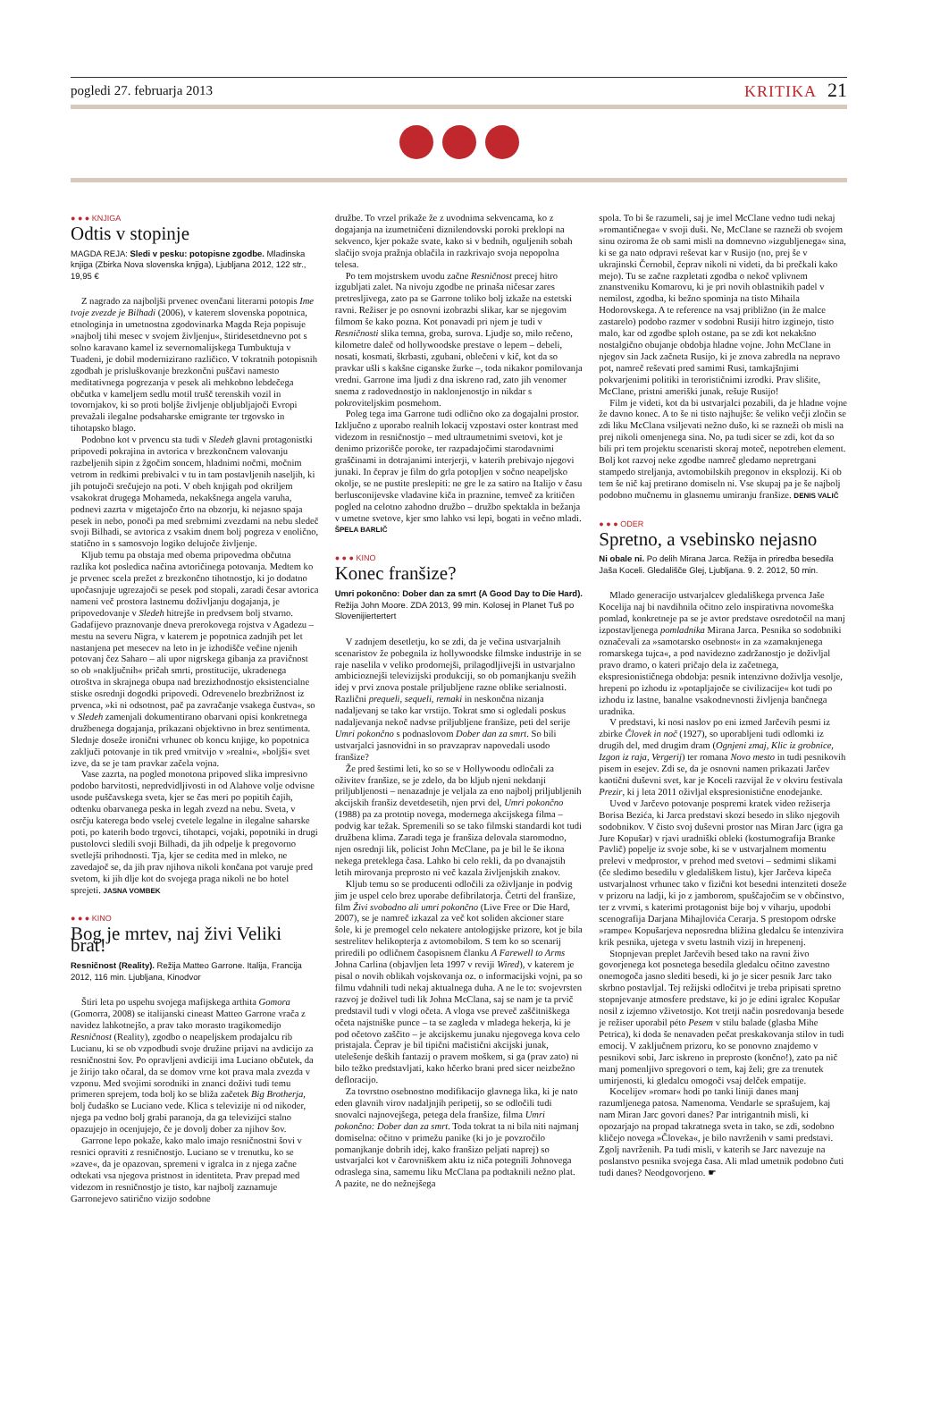pogledi 27. februarja 2013 KRITIKA 21
● ● ● KNJIGA
Odtis v stopinje
MAGDA REJA: Sledi v pesku: potopisne zgodbe. Mladinska knjiga (Zbirka Nova slovenska knjiga), Ljubljana 2012, 122 str., 19,95 €
Z nagrado za najboljši prvenec ovenčani literarni potopis Ime tvoje zvezde je Bilhadi (2006), v katerem slovenska popotnica, etnologinja in umetnostna zgodovinarka Magda Reja popisuje »najbolj tihi mesec v svojem življenju«, štiridesetdnevno pot s solno karavano kamel iz severnomalijskega Tumbuktuja v Tuadeni, je dobil modernizirano različico. V tokratnih potopisnih zgodbah je prisluškovanje brezkončni puščavi namesto meditativnega pogrezanja v pesek ali mehkobno lebdečega občutka v kameljem sedlu motil trušč terenskih vozil in tovornjakov, ki so proti boljše življenje obljubljajoči Evropi prevažali ilegalne podsaharske emigrante ter trgovsko in tihotapsko blago.
Podobno kot v prvencu sta tudi v Sledeh glavni protagonistki pripovedi pokrajina in avtorica v brezkončnem valovanju razbeljenih sipin z žgočim soncem, hladnimi nočmi, močnim vetrom in redkimi prebivalci v tu in tam postavljenih naseljih, ki jih potujoči srečujejo na poti. V obeh knjigah pod okriljem vsakokrat drugega Mohameda, nekakšnega angela varuha, podnevi zazrta v migetajočo črto na obzorju, ki nejasno spaja pesek in nebo, ponoči pa med srebrnimi zvezdami na nebu sledeč svoji Bilhadi, se avtorica z vsakim dnem bolj pogreza v enolično, statično in s samosvojo logiko delujoče življenje.
Kljub temu pa obstaja med obema pripovedma občutna razlika kot posledica načina avtoričinega potovanja. Medtem ko je prvenec scela prežet z brezkončno tihotnostjo, ki jo dodatno upočasnjuje ugrezajoči se pesek pod stopali, zaradi česar avtorica nameni več prostora lastnemu doživljanju dogajanja, je pripovedovanje v Sledeh hitrejše in predvsem bolj stvarno. Gadafijevo praznovanje dneva prerokovega rojstva v Agadezu – mestu na severu Nigra, v katerem je popotnica zadnjih pet let nastanjena pet mesecev na leto in je izhodišče večine njenih potovanj čez Saharo – ali upor nigrskega gibanja za pravičnost so ob »naključnih« pričah smrti, prostitucije, ukradenega otroštva in skrajnega obupa nad brezizhodnostjo eksistencialne stiske osrednji dogodki pripovedi. Odrevenelo brezbrižnost iz prvenca, »ki ni odsotnost, pač pa zavračanje vsakega čustva«, so v Sledeh zamenjali dokumentirano obarvani opisi konkretnega družbenega dogajanja, prikazani objektivno in brez sentimenta. Slednje doseže ironični vrhunec ob koncu knjige, ko popotnica zaključi potovanje in tik pred vrnitvijo v »realni«, »boljši« svet izve, da se je tam pravkar začela vojna.
Vase zazrta, na pogled monotona pripoved slika impresivno podobo barvitosti, nepredvidljivosti in od Alahove volje odvisne usode puščavskega sveta, kjer se čas meri po popitih čajih, odtenku obarvanega peska in legah zvezd na nebu. Sveta, v osrčju katerega bodo vselej cvetele legalne in ilegalne saharske poti, po katerih bodo trgovci, tihotapci, vojaki, popotniki in drugi pustolovci sledili svoji Bilhadi, da jih odpelje k pregovorno svetlejši prihodnosti. Tja, kjer se cedita med in mleko, ne zavedajoč se, da jih prav njihova nikoli končana pot varuje pred svetom, ki jih dlje kot do svojega praga nikoli ne bo hotel sprejeti. JASNA VOMBEK
● ● ● KINO
Bog je mrtev, naj živi Veliki brat!
Resničnost (Reality). Režija Matteo Garrone. Italija, Francija 2012, 116 min. Ljubljana, Kinodvor
Štiri leta po uspehu svojega mafijskega arthita Gomora (Gomorra, 2008) se italijanski cineast Matteo Garrone vrača z navidez lahkotnejšo, a prav tako morasto tragikomedijo Resničnost (Reality), zgodbo o neapeljskem prodajalcu rib Lucianu, ki se ob vzpodbudi svoje družine prijavi na avdicijo za resničnostni šov. Po opravljeni avdiciji ima Luciano občutek, da je žirijo tako očaral, da se domov vrne kot prava mala zvezda v vzponu. Med svojimi sorodniki in znanci doživi tudi temu primeren sprejem, toda bolj ko se bliža začetek Big Brotherja, bolj čudaško se Luciano vede. Klica s televizije ni od nikoder, njega pa vedno bolj grabi paranoja, da ga televizijci stalno opazujejo in ocenjujejo, če je dovolj dober za njihov šov.
Garrone lepo pokaže, kako malo imajo resničnostni šovi v resnici opraviti z resničnostjo. Luciano se v trenutku, ko se »zave«, da je opazovan, spremeni v igralca in z njega začne odtekati vsa njegova pristnost in identiteta. Prav prepad med videzom in resničnostjo je tisto, kar najbolj zaznamuje Garronejevo satirično vizijo sodobne
družbe. To vrzel prikaže že z uvodnima sekvencama, ko z dogajanja na izumetničeni diznilendovski poroki preklopi na sekvenco, kjer pokaže svate, kako si v bednih, oguljenih sobah slačijo svoja pražnja oblačila in razkrivajo svoja nepopolna telesa.
Po tem mojstrskem uvodu začne Resničnost precej hitro izgubljati zalet. Na nivoju zgodbe ne prinaša ničesar zares pretresljivega, zato pa se Garrone toliko bolj izkaže na estetski ravni. Režiser je po osnovni izobrazbi slikar, kar se njegovim filmom še kako pozna. Kot ponavadi pri njem je tudi v Resničnosti slika temna, groba, surova. Ljudje so, milo rečeno, kilometre daleč od hollywoodske prestave o lepem – debeli, nosati, kosmati, škrbasti, zgubani, oblečeni v kič, kot da so pravkar ušli s kakšne ciganske žurke –, toda nikakor pomilovanja vredni. Garrone ima ljudi z dna iskreno rad, zato jih venomer snema z radovednostjo in naklonjenostjo in nikdar s pokroviteljskim posmehom.
Poleg tega ima Garrone tudi odlično oko za dogajalni prostor. Izključno z uporabo realnih lokacij vzpostavi oster kontrast med videzom in resničnostjo – med ultraumetnimi svetovi, kot je denimo prizorišče poroke, ter razpadajočimi starodavnimi graščinami in dotrajanimi interjerji, v katerih prebivajo njegovi junaki. In čeprav je film do grla potopljen v sočno neapeljsko okolje, se ne pustite preslepiti: ne gre le za satiro na Italijo v času berlusconijevske vladavine kiča in praznine, temveč za kritičen pogled na celotno zahodno družbo – družbo spektakla in bežanja v umetne svetove, kjer smo lahko vsi lepi, bogati in večno mladi. ŠPELA BARLIČ
● ● ● KINO
Konec franšize?
Umri pokončno: Dober dan za smrt (A Good Day to Die Hard). Režija John Moore. ZDA 2013, 99 min. Kolosej in Planet Tuš po Slovenijiertertert
V zadnjem desetletju, ko se zdi, da je večina ustvarjalnih scenaristov že pobegnila iz hollywoodske filmske industrije in se raje naselila v veliko prodornejši, prilagodljivejši in ustvarjalno ambicioznejši televizijski produkciji, so ob pomanjkanju svežih idej v prvi znova postale priljubljene razne oblike serialnosti. Različni prequeli, sequeli, remaki in neskončna nizanja nadaljevanj se tako kar vrstijo. Tokrat smo si ogledali poskus nadaljevanja nekoč nadvse priljubljene franšize, peti del serije Umri pokončno s podnaslovom Dober dan za smrt. So bili ustvarjalci jasnovidni in so pravzaprav napovedali usodo franšize?
Že pred šestimi leti, ko so se v Hollywoodu odločali za oživitev franšize, se je zdelo, da bo kljub njeni nekdanji priljubljenosti – nenazadnje je veljala za eno najbolj priljubljenih akcijskih franšiz devetdesetih, njen prvi del, Umri pokončno (1988) pa za prototip novega, modernega akcijskega filma – podvig kar težak. Spremenili so se tako filmski standardi kot tudi družbena klima. Zaradi tega je franšiza delovala staromodno, njen osrednji lik, policist John McClane, pa je bil le še ikona nekega preteklega časa. Lahko bi celo rekli, da po dvanajstih letih mirovanja preprosto ni več kazala življenjskih znakov.
Kljub temu so se producenti odločili za oživljanje in podvig jim je uspel celo brez uporabe defibrilatorja. Četrti del franšize, film Živi svobodno ali umri pokončno (Live Free or Die Hard, 2007), se je namreč izkazal za več kot soliden akcioner stare šole, ki je premogel celo nekatere antologijske prizore, kot je bila sestrelitev helikopterja z avtomobilom. S tem ko so scenarij priredili po odličnem časopisnem članku A Farewell to Arms Johna Carlina (objavljen leta 1997 v reviji Wired), v katerem je pisal o novih oblikah vojskovanja oz. o informacijski vojni, pa so filmu vdahnili tudi nekaj aktualnega duha. A ne le to: svojevrsten razvoj je doživel tudi lik Johna McClana, saj se nam je ta prvič predstavil tudi v vlogi očeta. A vloga vse preveč zaščitniškega očeta najstniške punce – ta se zagleda v mladega hekerja, ki je pod očetovo zaščito – je akcijskemu junaku njegovega kova celo pristajala. Čeprav je bil tipični mačistični akcijski junak, utelešenje deških fantazij o pravem moškem, si ga (prav zato) ni bilo težko predstavljati, kako hčerko brani pred sicer neizbežno defloracijo.
Za tovrstno osebnostno modifikacijo glavnega lika, ki je nato eden glavnih virov nadaljnjih peripetij, so se odločili tudi snovalci najnovejšega, petega dela franšize, filma Umri pokončno: Dober dan za smrt. Toda tokrat ta ni bila niti najmanj domiselna: očitno v primežu panike (ki jo je povzročilo pomanjkanje dobrih idej, kako franšizo peljati naprej) so ustvarjalci kot v čarovniškem aktu iz niča potegnili Johnovega odraslega sina, samemu liku McClana pa podtaknili nežno plat. A pazite, ne do nežnejšega
spola. To bi še razumeli, saj je imel McClane vedno tudi nekaj »romantičnega« v svoji duši. Ne, McClane se razneži ob svojem sinu oziroma že ob sami misli na domnevno »izgubljenega« sina, ki se ga nato odpravi reševat kar v Rusijo (no, prej še v ukrajinski Černobil, čeprav nikoli ni videti, da bi prečkali kako mejo). Tu se začne razpletati zgodba o nekoč vplivnem znanstveniku Komarovu, ki je pri novih oblastnikih padel v nemilost, zgodba, ki bežno spominja na tisto Mihaila Hodorovskega. A te reference na vsaj približno (in že malce zastarelo) podobo razmer v sodobni Rusiji hitro izginejo, tisto malo, kar od zgodbe sploh ostane, pa se zdi kot nekakšno nostalgično obujanje obdobja hladne vojne. John McClane in njegov sin Jack začneta Rusijo, ki je znova zabredla na nepravo pot, namreč reševati pred samimi Rusi, tamkajšnjimi pokvarjenimi politiki in terorističnimi izrodki. Prav slišite, McClane, pristni ameriški junak, rešuje Rusijo!
Film je videti, kot da bi ustvarjalci pozabili, da je hladne vojne že davno konec. A to še ni tisto najhujše: še veliko večji zločin se zdi liku McClana vsiljevati nežno dušo, ki se razneži ob misli na prej nikoli omenjenega sina. No, pa tudi sicer se zdi, kot da so bili pri tem projektu scenaristi skoraj moteč, nepotreben element. Bolj kot razvoj neke zgodbe namreč gledamo nepretrgani stampedo streljanja, avtomobilskih pregonov in eksplozij. Ki ob tem še nič kaj pretirano domiseln ni. Vse skupaj pa je še najbolj podobno mučnemu in glasnemu umiranju franšize. DENIS VALIČ
● ● ● ODER
Spretno, a vsebinsko nejasno
Ni obale ni. Po delih Mirana Jarca. Režija in priredba besedila Jaša Koceli. Gledališče Glej, Ljubljana. 9. 2. 2012, 50 min.
Mlado generacijo ustvarjalcev gledališkega prvenca Jaše Kocelija naj bi navdihnila očitno zelo inspirativna novomeška pomlad, konkretneje pa se je avtor predstave osredotočil na manj izpostavljenega pomladnika Mirana Jarca. Pesnika so sodobniki označevali za »samotarsko osebnost« in za »zamaknjenega romarskega tujca«, a pod navidezno zadržanostjo je doživljal pravo dramo, o kateri pričajo dela iz začetnega, ekspresionističnega obdobja: pesnik intenzivno doživlja vesolje, hrepeni po izhodu iz »potapljajoče se civilizacije« kot tudi po izhodu iz lastne, banalne vsakodnevnosti življenja bančnega uradnika.
V predstavi, ki nosi naslov po eni izmed Jarčevih pesmi iz zbirke Človek in noč (1927), so uporabljeni tudi odlomki iz drugih del, med drugim dram (Ognjeni zmaj, Klic iz grobnice, Izgon iz raja, Vergerij) ter romana Novo mesto in tudi pesnikovih pisem in esejev. Zdi se, da je osnovni namen prikazati Jarčev kaotični duševni svet, kar je Koceli razvijal že v okviru festivala Prezir, ki j leta 2011 oživljal ekspresionistične enodejanke.
Uvod v Jarčevo potovanje pospremi kratek video režiserja Borisa Bezića, ki Jarca predstavi skozi besedo in sliko njegovih sodobnikov. V čisto svoj duševni prostor nas Miran Jarc (igra ga Jure Kopušar) v rjavi uradniški obleki (kostumografija Branke Pavlič) popelje iz svoje sobe, ki se v ustvarjalnem momentu prelevi v medprostor, v prehod med svetovi – sedmimi slikami (če sledimo besedilu v gledališkem listu), kjer Jarčeva kipeča ustvarjalnost vrhunec tako v fizični kot besedni intenziteti doseže v prizoru na ladji, ki jo z jamborom, spuščajočim se v občinstvo, ter z vrvmi, s katerimi protagonist bije boj v viharju, upodobi scenografija Darjana Mihajlovića Cerarja. S prestopom odrske »rampe« Kopušarjeva neposredna bližina gledalcu še intenzivira krik pesnika, ujetega v svetu lastnih vizij in hrepenenj.
Stopnjevan preplet Jarčevih besed tako na ravni živo govorjenega kot posnetega besedila gledalcu očitno zavestno onemogoča jasno slediti besedi, ki jo je sicer pesnik Jarc tako skrbno postavljal. Tej režijski odločitvi je treba pripisati spretno stopnjevanje atmosfere predstave, ki jo je edini igralec Kopušar nosil z izjemno vživetostjo. Kot tretji način posredovanja besede je režiser uporabil péto Pesem v stilu balade (glasba Mihe Petrica), ki doda še nenavaden pečat preskakovanja stilov in tudi emocij. V zaključnem prizoru, ko se ponovno znajdemo v pesnikovi sobi, Jarc iskreno in preprosto (končno!), zato pa nič manj pomenljivo spregovori o tem, kaj želi; gre za trenutek umirjenosti, ki gledalcu omogoči vsaj delček empatije.
Kocelijev »romar« hodi po tanki liniji danes manj razumljenega patosa. Namenoma. Vendarle se sprašujem, kaj nam Miran Jarc govori danes? Par intrigantnih misli, ki opozarjajo na propad takratnega sveta in tako, se zdi, sodobno kličejo novega »Človeka«, je bilo navrženih v sami predstavi. Zgolj navrženih. Pa tudi misli, v katerih se Jarc navezuje na poslanstvo pesnika svojega časa. Ali mlad umetnik podobno čuti tudi danes? Neodgovorjeno. ☛